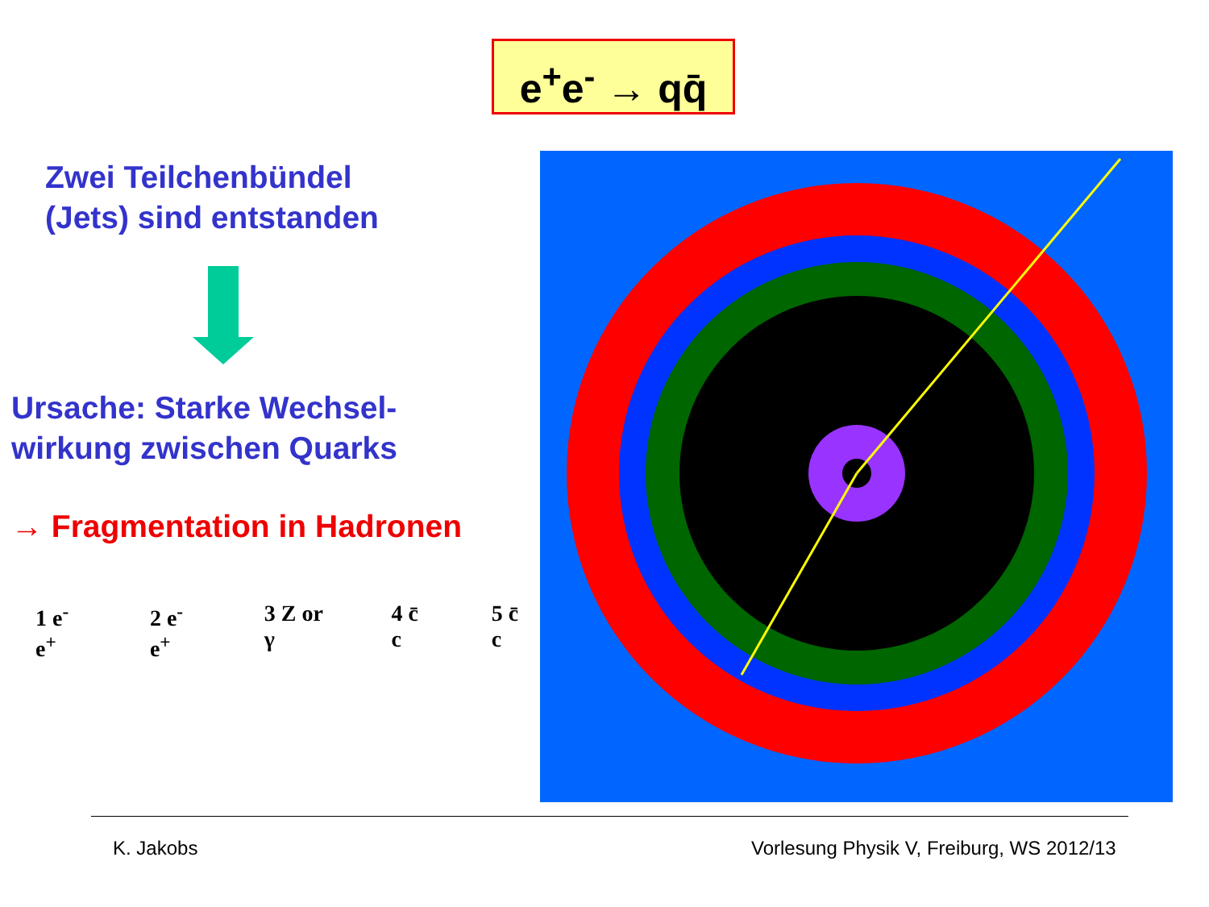e<sup>+</sup>e<sup>-</sup> → qq̄
Zwei Teilchenbündel
(Jets) sind entstanden
Ursache: Starke Wechsel-
wirkung zwischen Quarks
→ Fragmentation in Hadronen
1 e<sup>-</sup> e<sup>+</sup> 2 e<sup>-</sup> e<sup>+</sup> 3 Z or γ 4 c̄ c 5 c̄ c
K. Jakobs
Vorlesung Physik V, Freiburg, WS 2012/13